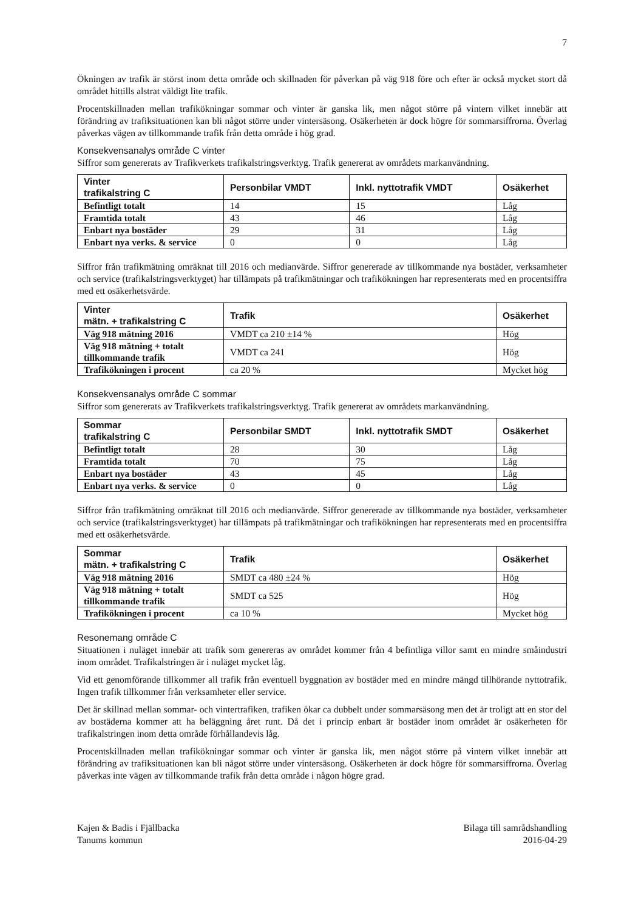7
Ökningen av trafik är störst inom detta område och skillnaden för påverkan på väg 918 före och efter är också mycket stort då området hittills alstrat väldigt lite trafik.
Procentskillnaden mellan trafikökningar sommar och vinter är ganska lik, men något större på vintern vilket innebär att förändring av trafiksituationen kan bli något större under vintersäsong. Osäkerheten är dock högre för sommarsiffrorna. Överlag påverkas vägen av tillkommande trafik från detta område i hög grad.
Konsekvensanalys område C vinter
Siffror som genererats av Trafikverkets trafikalstringsverktyg. Trafik genererat av områdets markanvändning.
| Vinter trafikalstring C | Personbilar VMDT | Inkl. nyttotrafik VMDT | Osäkerhet |
| --- | --- | --- | --- |
| Befintligt totalt | 14 | 15 | Låg |
| Framtida totalt | 43 | 46 | Låg |
| Enbart nya bostäder | 29 | 31 | Låg |
| Enbart nya verks. & service | 0 | 0 | Låg |
Siffror från trafikmätning omräknat till 2016 och medianvärde. Siffror genererade av tillkommande nya bostäder, verksamheter och service (trafikalstringsverktyget) har tillämpats på trafikmätningar och trafikökningen har representerats med en procentsiffra med ett osäkerhetsvärde.
| Vinter mätn. + trafikalstring C | Trafik | Osäkerhet |
| --- | --- | --- |
| Väg 918 mätning 2016 | VMDT ca 210 ±14 % | Hög |
| Väg 918 mätning + totalt tillkommande trafik | VMDT ca 241 | Hög |
| Trafikökningen i procent | ca 20 % | Mycket hög |
Konsekvensanalys område C sommar
Siffror som genererats av Trafikverkets trafikalstringsverktyg. Trafik genererat av områdets markanvändning.
| Sommar trafikalstring C | Personbilar SMDT | Inkl. nyttotrafik SMDT | Osäkerhet |
| --- | --- | --- | --- |
| Befintligt totalt | 28 | 30 | Låg |
| Framtida totalt | 70 | 75 | Låg |
| Enbart nya bostäder | 43 | 45 | Låg |
| Enbart nya verks. & service | 0 | 0 | Låg |
Siffror från trafikmätning omräknat till 2016 och medianvärde. Siffror genererade av tillkommande nya bostäder, verksamheter och service (trafikalstringsverktyget) har tillämpats på trafikmätningar och trafikökningen har representerats med en procentsiffra med ett osäkerhetsvärde.
| Sommar mätn. + trafikalstring C | Trafik | Osäkerhet |
| --- | --- | --- |
| Väg 918 mätning 2016 | SMDT ca 480 ±24 % | Hög |
| Väg 918 mätning + totalt tillkommande trafik | SMDT ca 525 | Hög |
| Trafikökningen i procent | ca 10 % | Mycket hög |
Resonemang område C
Situationen i nuläget innebär att trafik som genereras av området kommer från 4 befintliga villor samt en mindre småindustri inom området. Trafikalstringen är i nuläget mycket låg.
Vid ett genomförande tillkommer all trafik från eventuell byggnation av bostäder med en mindre mängd tillhörande nyttotrafik. Ingen trafik tillkommer från verksamheter eller service.
Det är skillnad mellan sommar- och vintertrafiken, trafiken ökar ca dubbelt under sommarsäsong men det är troligt att en stor del av bostäderna kommer att ha beläggning året runt. Då det i princip enbart är bostäder inom området är osäkerheten för trafikalstringen inom detta område förhållandevis låg.
Procentskillnaden mellan trafikökningar sommar och vinter är ganska lik, men något större på vintern vilket innebär att förändring av trafiksituationen kan bli något större under vintersäsong. Osäkerheten är dock högre för sommarsiffrorna. Överlag påverkas inte vägen av tillkommande trafik från detta område i någon högre grad.
Kajen & Badis i Fjällbacka
Tanums kommun
Bilaga till samrådshandling
2016-04-29